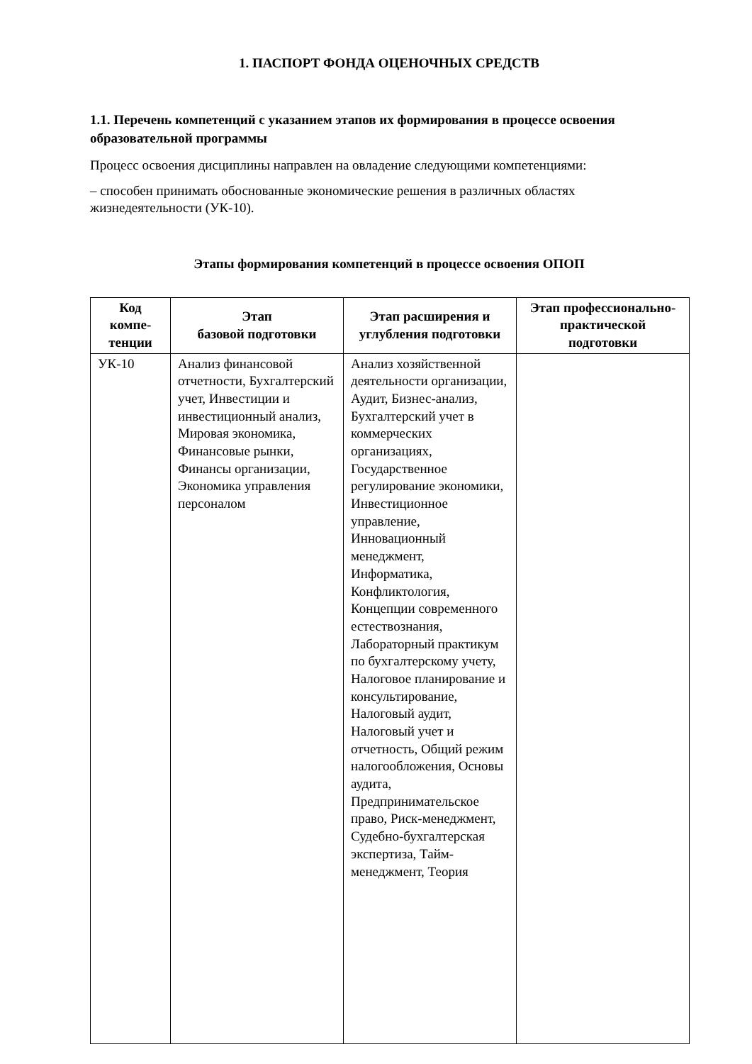1. ПАСПОРТ ФОНДА ОЦЕНОЧНЫХ СРЕДСТВ
1.1. Перечень компетенций с указанием этапов их формирования в процессе освоения образовательной программы
Процесс освоения дисциплины направлен на овладение следующими компетенциями:
– способен принимать обоснованные экономические решения в различных областях жизнедеятельности (УК-10).
Этапы формирования компетенций в процессе освоения ОПОП
| Код компе-тенции | Этап базовой подготовки | Этап расширения и углубления подготовки | Этап профессионально-практической подготовки |
| --- | --- | --- | --- |
| УК-10 | Анализ финансовой отчетности, Бухгалтерский учет, Инвестиции и инвестиционный анализ, Мировая экономика, Финансовые рынки, Финансы организации, Экономика управления персоналом | Анализ хозяйственной деятельности организации, Аудит, Бизнес-анализ, Бухгалтерский учет в коммерческих организациях, Государственное регулирование экономики, Инвестиционное управление, Инновационный менеджмент, Информатика, Конфликтология, Концепции современного естествознания, Лабораторный практикум по бухгалтерскому учету, Налоговое планирование и консультирование, Налоговый аудит, Налоговый учет и отчетность, Общий режим налогообложения, Основы аудита, Предпринимательское право, Риск-менеджмент, Судебно-бухгалтерская экспертиза, Тайм-менеджмент, Теория | |